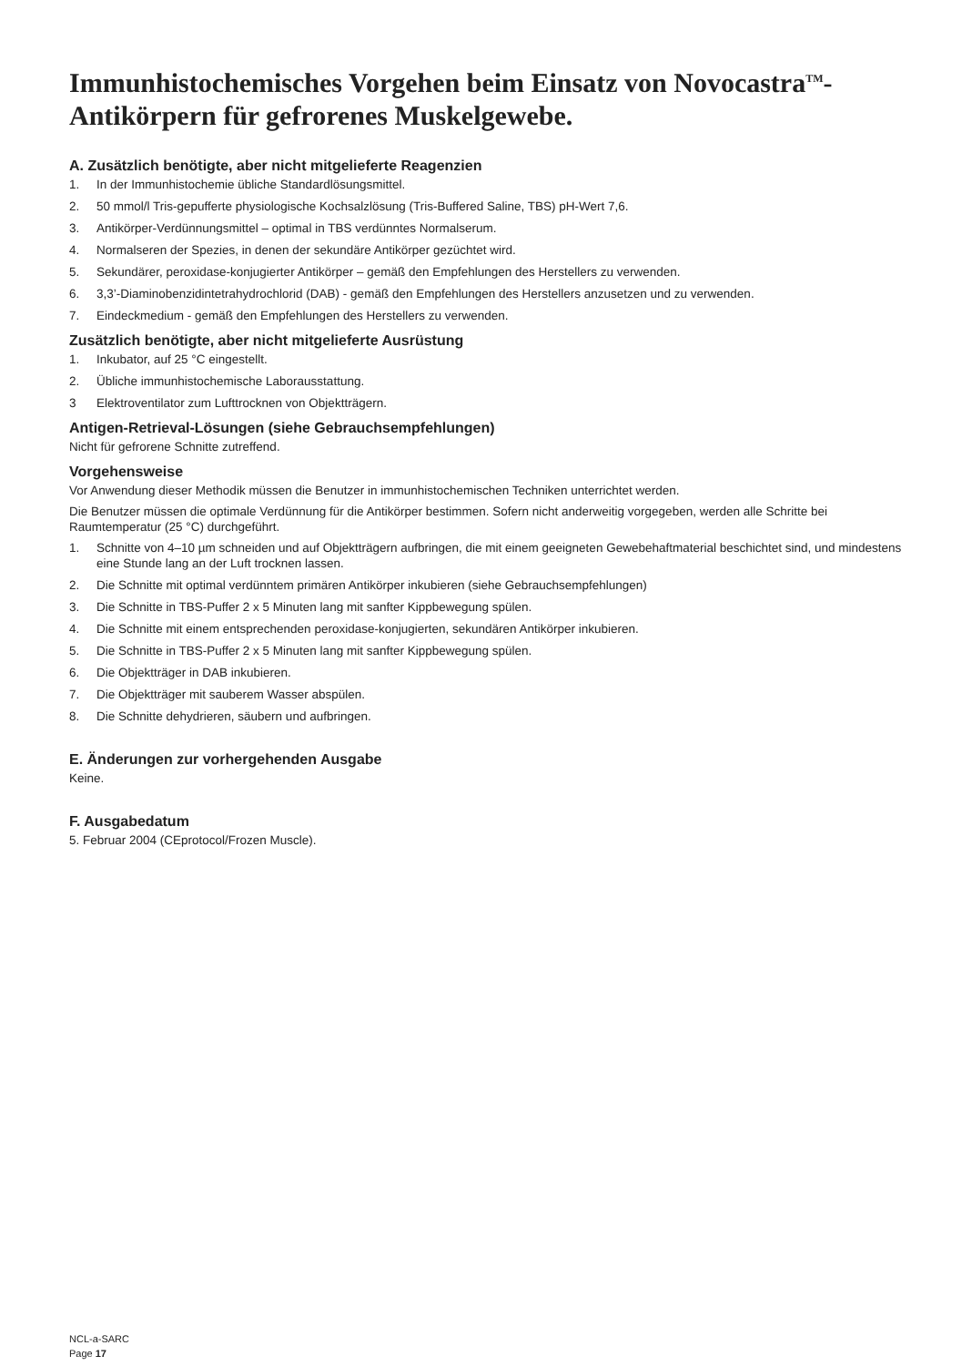Immunhistochemisches Vorgehen beim Einsatz von Novocastra<sup>TM</sup>-Antikörpern für gefrorenes Muskelgewebe.
A. Zusätzlich benötigte, aber nicht mitgelieferte Reagenzien
1. In der Immunhistochemie übliche Standardlösungsmittel.
2. 50 mmol/l Tris-gepufferte physiologische Kochsalzlösung (Tris-Buffered Saline, TBS) pH-Wert 7,6.
3. Antikörper-Verdünnungsmittel – optimal in TBS verdünntes Normalserum.
4. Normalseren der Spezies, in denen der sekundäre Antikörper gezüchtet wird.
5. Sekundärer, peroxidase-konjugierter Antikörper – gemäß den Empfehlungen des Herstellers zu verwenden.
6. 3,3’-Diaminobenzidintetrahydrochlorid (DAB) - gemäß den Empfehlungen des Herstellers anzusetzen und zu verwenden.
7. Eindeckmedium - gemäß den Empfehlungen des Herstellers zu verwenden.
Zusätzlich benötigte, aber nicht mitgelieferte Ausrüstung
1. Inkubator, auf 25 °C eingestellt.
2. Übliche immunhistochemische Laborausstattung.
3 Elektroventilator zum Lufttrocknen von Objektträgern.
Antigen-Retrieval-Lösungen (siehe Gebrauchsempfehlungen)
Nicht für gefrorene Schnitte zutreffend.
Vorgehensweise
Vor Anwendung dieser Methodik müssen die Benutzer in immunhistochemischen Techniken unterrichtet werden.
Die Benutzer müssen die optimale Verdünnung für die Antikörper bestimmen. Sofern nicht anderweitig vorgegeben, werden alle Schritte bei Raumtemperatur (25 °C) durchgeführt.
1. Schnitte von 4–10 µm schneiden und auf Objektträgern aufbringen, die mit einem geeigneten Gewebehaftmaterial beschichtet sind, und mindestens eine Stunde lang an der Luft trocknen lassen.
2. Die Schnitte mit optimal verdünntem primären Antikörper inkubieren (siehe Gebrauchsempfehlungen)
3. Die Schnitte in TBS-Puffer 2 x 5 Minuten lang mit sanfter Kippbewegung spülen.
4. Die Schnitte mit einem entsprechenden peroxidase-konjugierten, sekundären Antikörper inkubieren.
5. Die Schnitte in TBS-Puffer 2 x 5 Minuten lang mit sanfter Kippbewegung spülen.
6. Die Objektträger in DAB inkubieren.
7. Die Objektträger mit sauberem Wasser abspülen.
8. Die Schnitte dehydrieren, säubern und aufbringen.
E. Änderungen zur vorhergehenden Ausgabe
Keine.
F. Ausgabedatum
5. Februar 2004 (CEprotocol/Frozen Muscle).
NCL-a-SARC
Page 17